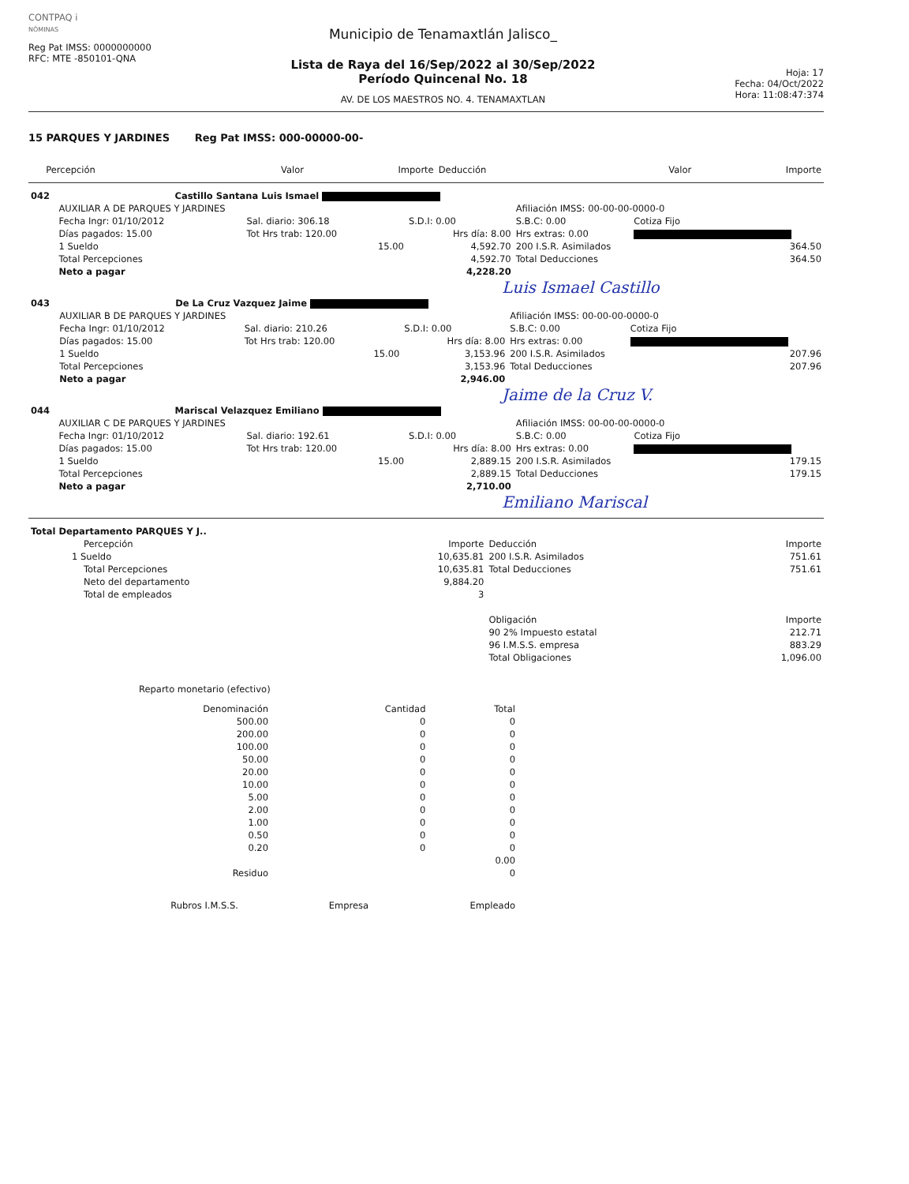CONTPAQ i
NÓMINAS
Reg Pat IMSS: 0000000000
RFC: MTE -850101-QNA
Municipio de Tenamaxtlán Jalisco_
Lista de Raya del 16/Sep/2022 al 30/Sep/2022
Período Quincenal No. 18
AV. DE LOS MAESTROS NO. 4. TENAMAXTLAN
Hoja: 17
Fecha: 04/Oct/2022
Hora: 11:08:47:374
15 PARQUES Y JARDINES Reg Pat IMSS: 000-00000-00-
| | Percepción | Valor | Importe | Deducción | Valor | Importe |
| --- | --- | --- | --- | --- | --- | --- |
| 042 | Castillo Santana Luis Ismael | | | | | |
| | AUXILIAR A DE PARQUES Y JARDINES | | | Afiliación IMSS: 00-00-00-0000-0 | | |
| | Fecha Ingr: 01/10/2012 | Sal. diario: 306.18 | S.D.I: 0.00 | S.B.C: 0.00 | Cotiza Fijo | |
| | Días pagados: 15.00 | Tot Hrs trab: 120.00 | Hrs día: 8.00 | Hrs extras: 0.00 | | |
| | 1 Sueldo | 15.00 | 4,592.70 | 200 I.S.R. Asimilados | | 364.50 |
| | Total Percepciones | | 4,592.70 | Total Deducciones | | 364.50 |
| | Neto a pagar | | 4,228.20 | | | |
Luis Ismael Castillo
| 043 | De La Cruz Vazquez Jaime | | | | | |
| | AUXILIAR B DE PARQUES Y JARDINES | | | Afiliación IMSS: 00-00-00-0000-0 | | |
| | Fecha Ingr: 01/10/2012 | Sal. diario: 210.26 | S.D.I: 0.00 | S.B.C: 0.00 | Cotiza Fijo | |
| | Días pagados: 15.00 | Tot Hrs trab: 120.00 | Hrs día: 8.00 | Hrs extras: 0.00 | | |
| | 1 Sueldo | 15.00 | 3,153.96 | 200 I.S.R. Asimilados | | 207.96 |
| | Total Percepciones | | 3,153.96 | Total Deducciones | | 207.96 |
| | Neto a pagar | | 2,946.00 | | | |
Jaime de la Cruz V.
| 044 | Mariscal Velazquez Emiliano | | | | | |
| | AUXILIAR C DE PARQUES Y JARDINES | | | Afiliación IMSS: 00-00-00-0000-0 | | |
| | Fecha Ingr: 01/10/2012 | Sal. diario: 192.61 | S.D.I: 0.00 | S.B.C: 0.00 | Cotiza Fijo | |
| | Días pagados: 15.00 | Tot Hrs trab: 120.00 | Hrs día: 8.00 | Hrs extras: 0.00 | | |
| | 1 Sueldo | 15.00 | 2,889.15 | 200 I.S.R. Asimilados | | 179.15 |
| | Total Percepciones | | 2,889.15 | Total Deducciones | | 179.15 |
| | Neto a pagar | | 2,710.00 | | | |
Emiliano Mariscal
| Total Departamento PARQUES Y J.. | | | |
| Percepción | Importe | Deducción | Importe |
| 1 Sueldo | 10,635.81 | 200 I.S.R. Asimilados | 751.61 |
| Total Percepciones | 10,635.81 | Total Deducciones | 751.61 |
| Neto del departamento | 9,884.20 | | |
| Total de empleados | 3 | | |
| | | Obligación | Importe |
| | | 90 2% Impuesto estatal | 212.71 |
| | | 96 I.M.S.S. empresa | 883.29 |
| | | Total Obligaciones | 1,096.00 |
Reparto monetario (efectivo)
| Denominación | Cantidad | Total |
| --- | --- | --- |
| 500.00 | 0 | 0 |
| 200.00 | 0 | 0 |
| 100.00 | 0 | 0 |
| 50.00 | 0 | 0 |
| 20.00 | 0 | 0 |
| 10.00 | 0 | 0 |
| 5.00 | 0 | 0 |
| 2.00 | 0 | 0 |
| 1.00 | 0 | 0 |
| 0.50 | 0 | 0 |
| 0.20 | 0 | 0 |
| | | 0.00 |
| Residuo | | 0 |
| Rubros I.M.S.S. | Empresa | Empleado |
| --- | --- | --- |